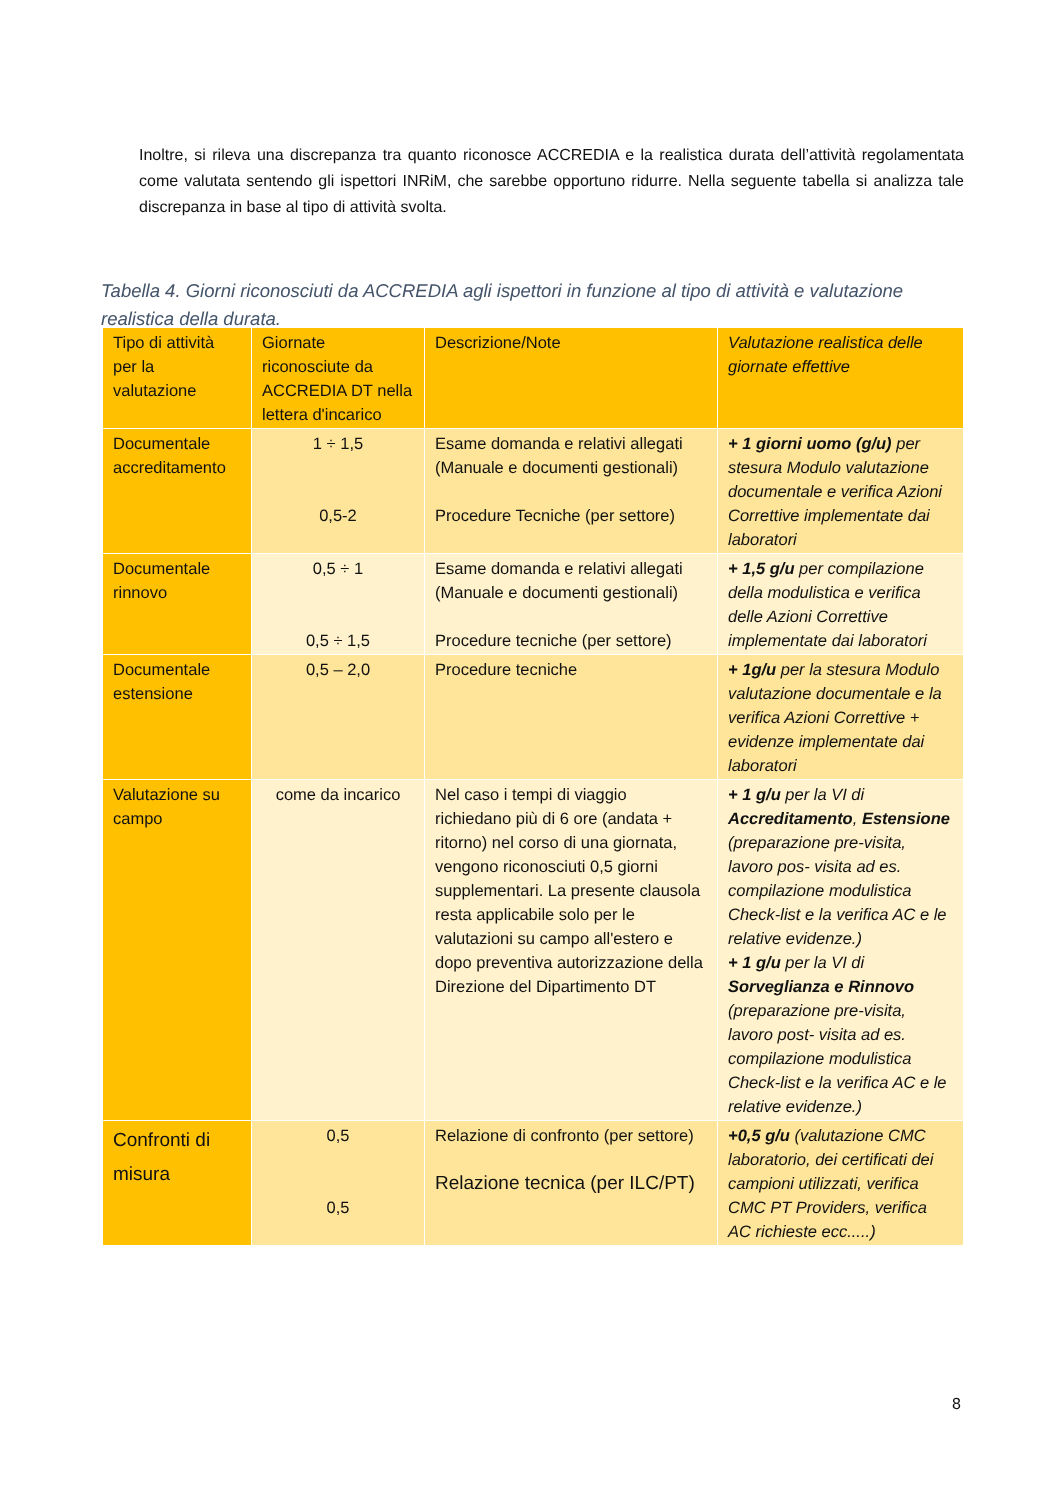Inoltre, si rileva una discrepanza tra quanto riconosce ACCREDIA e la realistica durata dell’attività regolamentata come valutata sentendo gli ispettori INRiM, che sarebbe opportuno ridurre. Nella seguente tabella si analizza tale discrepanza in base al tipo di attività svolta.
Tabella 4. Giorni riconosciuti da ACCREDIA agli ispettori in funzione al tipo di attività e valutazione realistica della durata.
| Tipo di attività per la valutazione | Giornate riconosciute da ACCREDIA DT nella lettera d'incarico | Descrizione/Note | Valutazione realistica delle giornate effettive |
| --- | --- | --- | --- |
| Documentale accreditamento | 1 ÷ 1,5 0,5-2 | Esame domanda e relativi allegati (Manuale e documenti gestionali) Procedure Tecniche (per settore) | + 1 giorni uomo (g/u) per stesura Modulo valutazione documentale e verifica Azioni Correttive implementate dai laboratori |
| Documentale rinnovo | 0,5 ÷ 1 0,5 ÷ 1,5 | Esame domanda e relativi allegati (Manuale e documenti gestionali) Procedure tecniche (per settore) | + 1,5 g/u per compilazione della modulistica e verifica delle Azioni Correttive implementate dai laboratori |
| Documentale estensione | 0,5 – 2,0 | Procedure tecniche | + 1g/u per la stesura Modulo valutazione documentale e la verifica Azioni Correttive + evidenze implementate dai laboratori |
| Valutazione su campo | come da incarico | Nel caso i tempi di viaggio richiedano più di 6 ore (andata + ritorno) nel corso di una giornata, vengono riconosciuti 0,5 giorni supplementari. La presente clausola resta applicabile solo per le valutazioni su campo all'estero e dopo preventiva autorizzazione della Direzione del Dipartimento DT | + 1 g/u per la VI di Accreditamento , Estensione (preparazione pre-visita, lavoro pos- visita ad es. compilazione modulistica Check-list e la verifica AC e le relative evidenze.) + 1 g/u per la VI di Sorveglianza e Rinnovo (preparazione pre-visita, lavoro post- visita ad es. compilazione modulistica Check-list e la verifica AC e le relative evidenze.) |
| Confronti di misura | 0,5 0,5 | Relazione di confronto (per settore) Relazione tecnica (per ILC/PT) | +0,5 g/u (valutazione CMC laboratorio, dei certificati dei campioni utilizzati, verifica CMC PT Providers, verifica AC richieste ecc.....) |
8